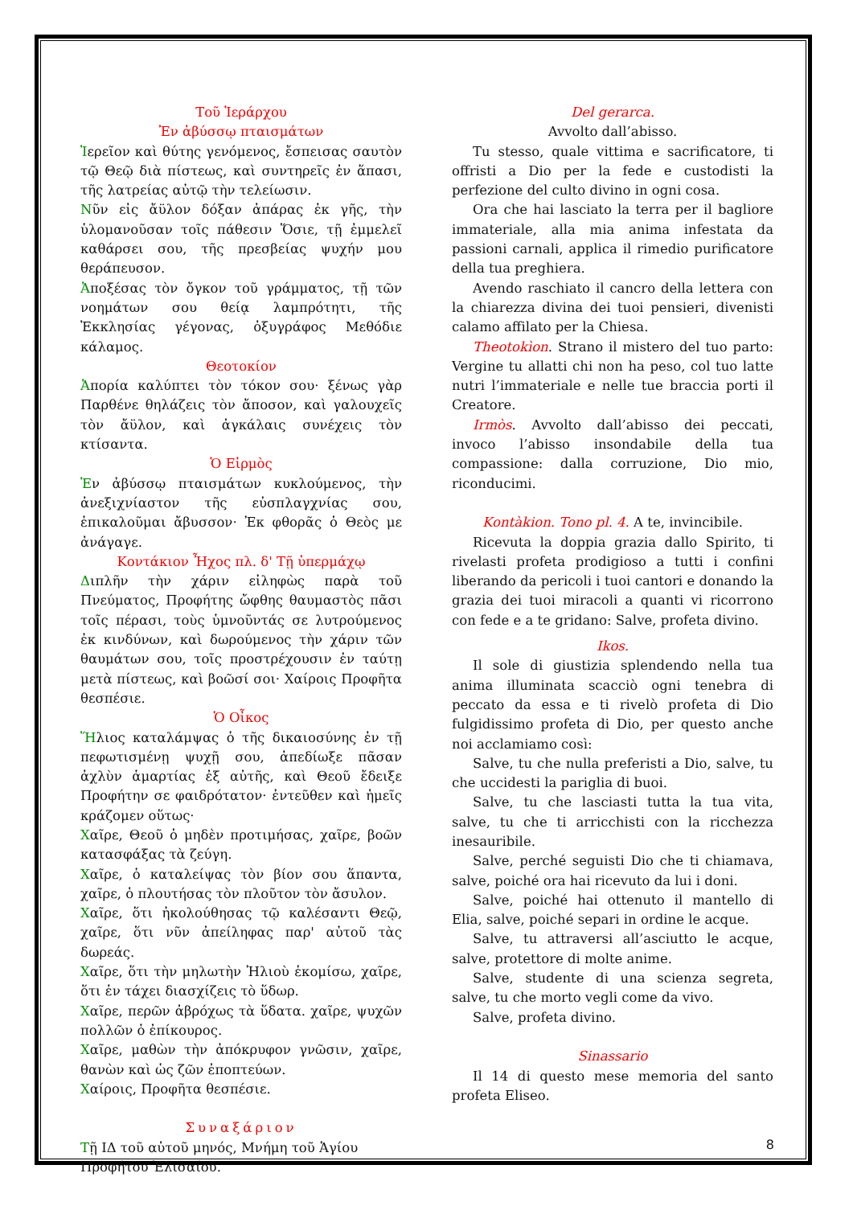Τοῦ Ἱεράρχου
Ἐν ἀβύσσῳ πταισμάτων
Ἱερεῖον καὶ θύτης γενόμενος, ἔσπεισας σαυτὸν τῷ Θεῷ διὰ πίστεως, καὶ συντηρεῖς ἐν ἅπασι, τῆς λατρείας αὐτῷ τὴν τελείωσιν.
Νῦν εἰς ἄϋλον δόξαν ἀπάρας ἐκ γῆς, τὴν ὑλομανοῦσαν τοῖς πάθεσιν Ὅσιε, τῇ ἐμμελεῖ καθάρσει σου, τῆς πρεσβείας ψυχήν μου θεράπευσον.
Ἀποξέσας τὸν ὄγκον τοῦ γράμματος, τῇ τῶν νοημάτων σου θείᾳ λαμπρότητι, τῆς Ἐκκλησίας γέγονας, ὀξυγράφος Μεθόδιε κάλαμος.
Θεοτοκίον
Ἀπορία καλύπτει τὸν τόκον σου· ξένως γὰρ Παρθένε θηλάζεις τὸν ἄποσον, καὶ γαλουχεῖς τὸν ἄϋλον, καὶ ἀγκάλαις συνέχεις τὸν κτίσαντα.
Ὁ Εἱρμὸς
Ἐν ἀβύσσῳ πταισμάτων κυκλούμενος, τὴν ἀνεξιχνίαστον τῆς εὐσπλαγχνίας σου, ἐπικαλοῦμαι ἄβυσσον· Ἐκ φθορᾶς ὁ Θεὸς με ἀνάγαγε.
Κοντάκιον Ἦχος πλ. δ' Τῇ ὑπερμάχῳ
Διπλῆν τὴν χάριν εἰληφὼς παρὰ τοῦ Πνεύματος, Προφήτης ὤφθης θαυμαστὸς πᾶσι τοῖς πέρασι, τοὺς ὑμνοῦντάς σε λυτρούμενος ἐκ κινδύνων, καὶ δωρούμενος τὴν χάριν τῶν θαυμάτων σου, τοῖς προστρέχουσιν ἐν ταύτῃ μετὰ πίστεως, καὶ βοῶσί σοι· Χαίροις Προφῆτα θεσπέσιε.
Ὁ Οἶκος
Ἥλιος καταλάμψας ὁ τῆς δικαιοσύνης ἐν τῇ πεφωτισμένῃ ψυχῇ σου, ἀπεδίωξε πᾶσαν ἀχλὺν ἁμαρτίας ἐξ αὐτῆς, καὶ Θεοῦ ἔδειξε Προφήτην σε φαιδρότατον· ἐντεῦθεν καὶ ἡμεῖς κράζομεν οὕτως·
Χαῖρε, Θεοῦ ὁ μηδὲν προτιμήσας, χαῖρε, βοῶν κατασφάξας τὰ ζεύγη.
Χαῖρε, ὁ καταλείψας τὸν βίον σου ἅπαντα, χαῖρε, ὁ πλουτήσας τὸν πλοῦτον τὸν ἄσυλον.
Χαῖρε, ὅτι ἠκολούθησας τῷ καλέσαντι Θεῷ, χαῖρε, ὅτι νῦν ἀπείληφας παρ' αὐτοῦ τὰς δωρεάς.
Χαῖρε, ὅτι τὴν μηλωτὴν Ἠλιοὺ ἐκομίσω, χαῖρε, ὅτι ἐν τάχει διασχίζεις τὸ ὕδωρ.
Χαῖρε, περῶν ἀβρόχως τὰ ὕδατα. χαῖρε, ψυχῶν πολλῶν ὁ ἐπίκουρος.
Χαῖρε, μαθὼν τὴν ἀπόκρυφον γνῶσιν, χαῖρε, θανὼν καὶ ὡς ζῶν ἐποπτεύων.
Χαίροις, Προφῆτα θεσπέσιε.
Συναξάριον
Τῇ ΙΔ τοῦ αὐτοῦ μηνός, Μνήμη τοῦ Ἁγίου Προφήτου Ἐλισαίου.
Del gerarca.
Avvolto dall’abisso.
Tu stesso, quale vittima e sacrificatore, ti offristi a Dio per la fede e custodisti la perfezione del culto divino in ogni cosa.
Ora che hai lasciato la terra per il bagliore immateriale, alla mia anima infestata da passioni carnali, applica il rimedio purificatore della tua preghiera.
Avendo raschiato il cancro della lettera con la chiarezza divina dei tuoi pensieri, divenisti calamo affilato per la Chiesa.
Theotokìon. Strano il mistero del tuo parto: Vergine tu allatti chi non ha peso, col tuo latte nutri l’immateriale e nelle tue braccia porti il Creatore.
Irmòs. Avvolto dall’abisso dei peccati, invoco l’abisso insondabile della tua compassione: dalla corruzione, Dio mio, riconducimi.
Kontàkion. Tono pl. 4. A te, invincibile.
Ricevuta la doppia grazia dallo Spirito, ti rivelasti profeta prodigioso a tutti i confini liberando da pericoli i tuoi cantori e donando la grazia dei tuoi miracoli a quanti vi ricorrono con fede e a te gridano: Salve, profeta divino.
Ikos.
Il sole di giustizia splendendo nella tua anima illuminata scacciò ogni tenebra di peccato da essa e ti rivelò profeta di Dio fulgidissimo profeta di Dio, per questo anche noi acclamiamo così:
Salve, tu che nulla preferisti a Dio, salve, tu che uccidesti la pariglia di buoi.
Salve, tu che lasciasti tutta la tua vita, salve, tu che ti arricchisti con la ricchezza inesauribile.
Salve, perché seguisti Dio che ti chiamava, salve, poiché ora hai ricevuto da lui i doni.
Salve, poiché hai ottenuto il mantello di Elia, salve, poiché separi in ordine le acque.
Salve, tu attraversi all’asciutto le acque, salve, protettore di molte anime.
Salve, studente di una scienza segreta, salve, tu che morto vegli come da vivo.
Salve, profeta divino.
Sinassario
Il 14 di questo mese memoria del santo profeta Eliseo.
8